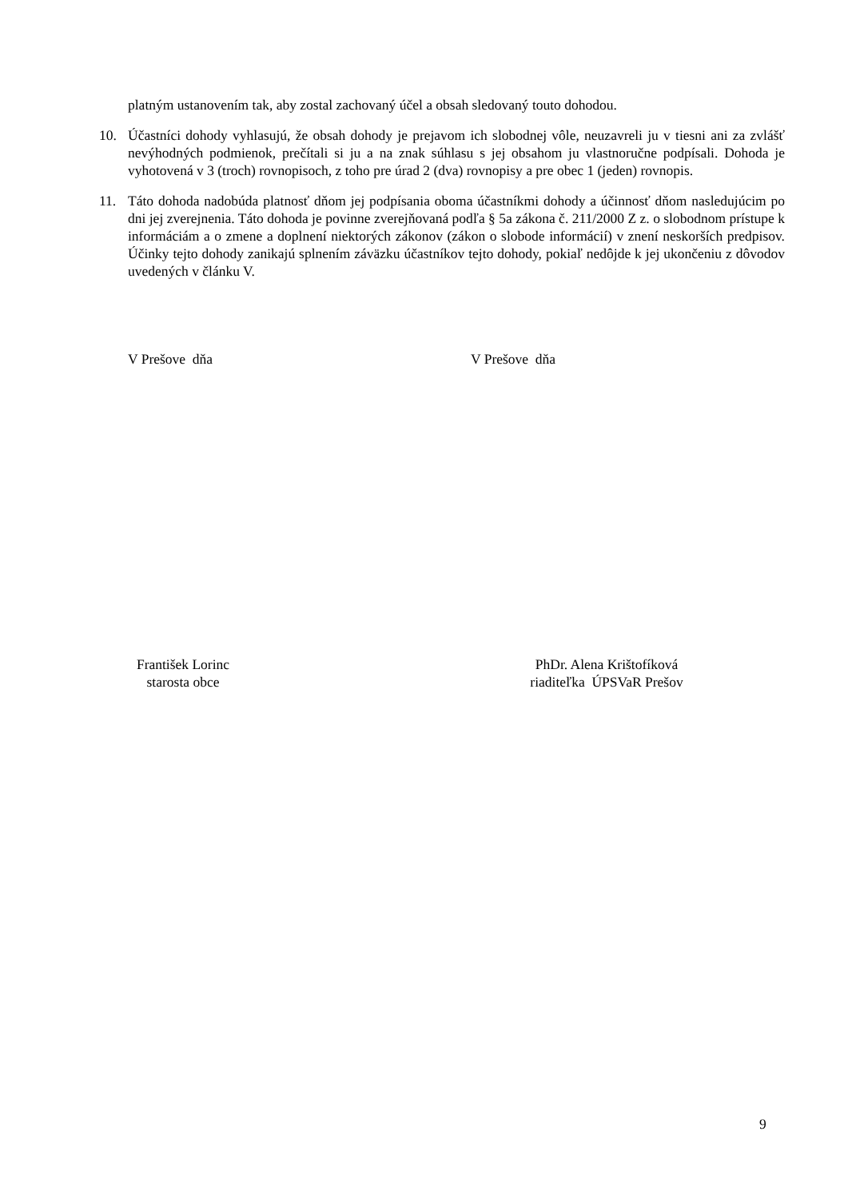platným ustanovením tak, aby zostal zachovaný účel a obsah sledovaný touto dohodou.
10. Účastníci dohody vyhlasujú, že obsah dohody je prejavom ich slobodnej vôle, neuzavreli ju v tiesni ani za zvlášť nevýhodných podmienok, prečítali si ju a na znak súhlasu s jej obsahom ju vlastnoručne podpísali. Dohoda je vyhotovená v 3 (troch) rovnopisoch, z toho pre úrad 2 (dva) rovnopisy a pre obec 1 (jeden) rovnopis.
11. Táto dohoda nadobúda platnosť dňom jej podpísania oboma účastníkmi dohody a účinnosť dňom nasledujúcim po dni jej zverejnenia. Táto dohoda je povinne zverejňovaná podľa § 5a zákona č. 211/2000 Z z. o slobodnom prístupe k informáciám a o zmene a doplnení niektorých zákonov (zákon o slobode informácií) v znení neskorších predpisov. Účinky tejto dohody zanikajú splnením záväzku účastníkov tejto dohody, pokiaľ nedôjde k jej ukončeniu z dôvodov uvedených v článku V.
V Prešove dňa V Prešove dňa
František Lorinc
starosta obce
PhDr. Alena Krištofíková
riaditeľka ÚPSVaR Prešov
9